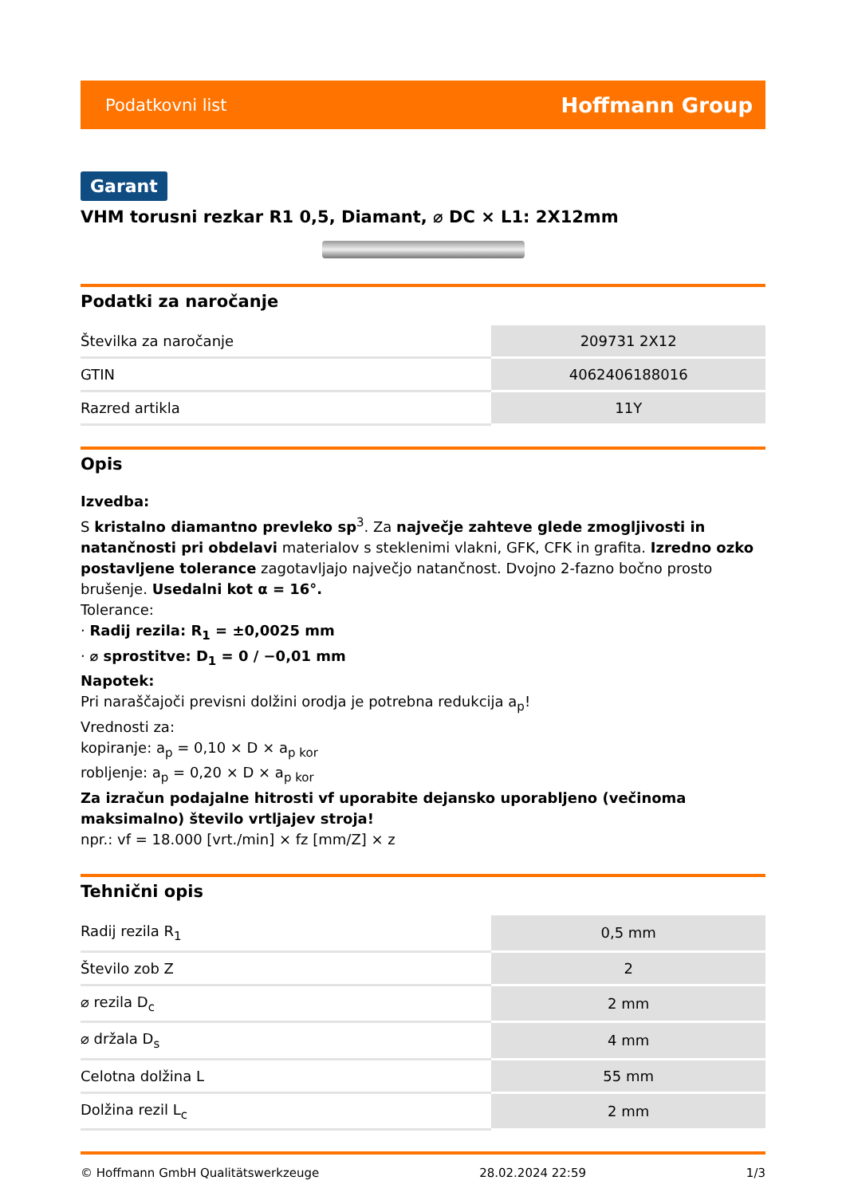Podatkovni list Hoffmann Group
Garant
VHM torusni rezkar R1 0,5, Diamant, ⌀ DC × L1: 2X12mm
Podatki za naročanje
| Številka za naročanje | 209731 2X12 |
| GTIN | 4062406188016 |
| Razred artikla | 11Y |
Opis
Izvedba:
S kristalno diamantno prevleko sp<sup>3</sup>. Za največje zahteve glede zmogljivosti in natančnosti pri obdelavi materialov s steklenimi vlakni, GFK, CFK in grafita. Izredno ozko postavljene tolerance zagotavljajo največjo natančnost. Dvojno 2-fazno bočno prosto brušenje. Usedalni kot α = 16°.
Tolerance:
· Radij rezila: R<sub>1</sub> = ±0,0025 mm
· ⌀ sprostitve: D<sub>1</sub> = 0 / −0,01 mm
Napotek:
Pri naraščajoči previsni dolžini orodja je potrebna redukcija a<sub>p</sub>!
Vrednosti za:
kopiranje: a<sub>p</sub> = 0,10 × D × a<sub>p kor</sub>
robljenje: a<sub>p</sub> = 0,20 × D × a<sub>p kor</sub>
Za izračun podajalne hitrosti vf uporabite dejansko uporabljeno (večinoma maksimalno) število vrtljajev stroja!
npr.: vf = 18.000 [vrt./min] × fz [mm/Z] × z
Tehnični opis
| Radij rezila R<sub>1</sub> | 0,5 mm |
| Število zob Z | 2 |
| ⌀ rezila D<sub>c</sub> | 2 mm |
| ⌀ držala D<sub>s</sub> | 4 mm |
| Celotna dolžina L | 55 mm |
| Dolžina rezil L<sub>c</sub> | 2 mm |
© Hoffmann GmbH Qualitätswerkzeuge 28.02.2024 22:59 1/3